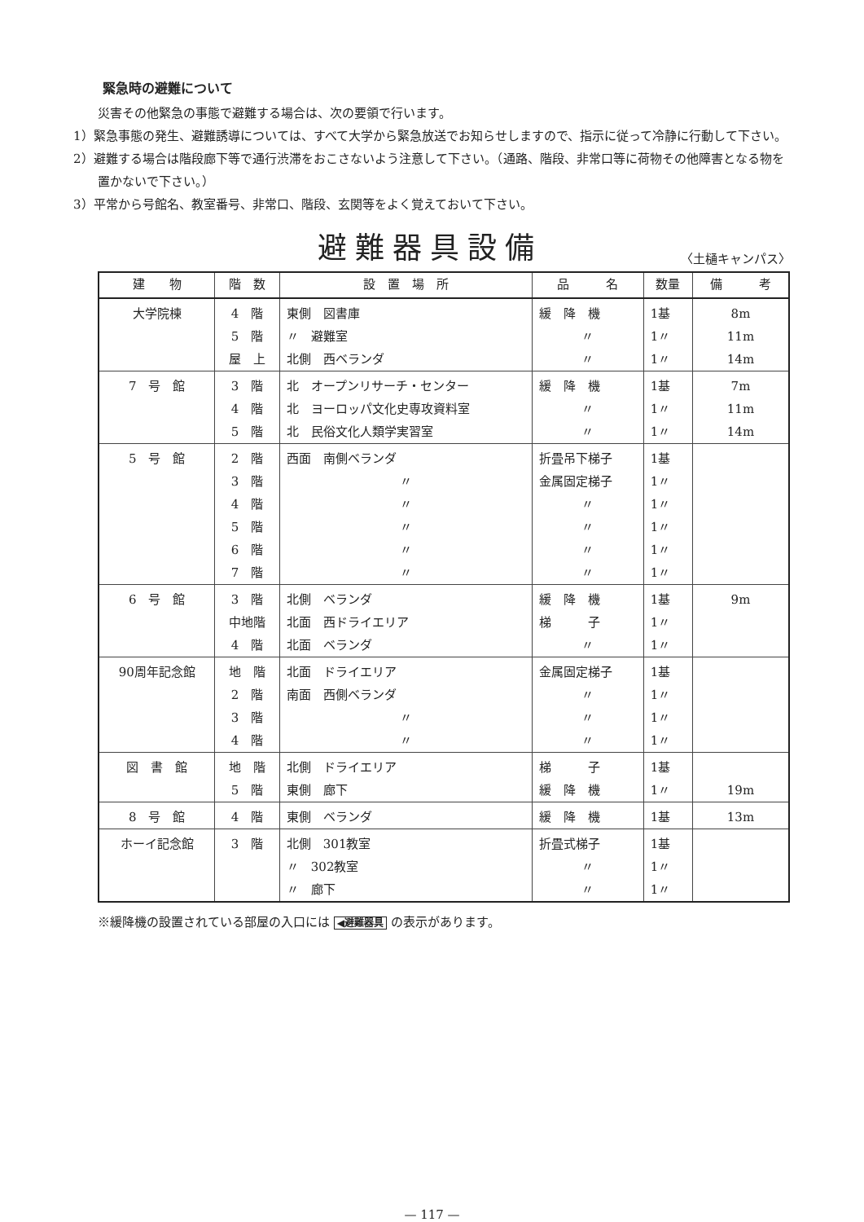緊急時の避難について
災害その他緊急の事態で避難する場合は、次の要領で行います。
1）緊急事態の発生、避難誘導については、すべて大学から緊急放送でお知らせしますので、指示に従って冷静に行動して下さい。
2）避難する場合は階段廊下等で通行渋滞をおこさないよう注意して下さい。（通路、階段、非常口等に荷物その他障害となる物を置かないで下さい。）
3）平常から号館名、教室番号、非常口、階段、玄関等をよく覚えておいて下さい。
避難器具設備
〈土樋キャンパス〉
| 建 物 | 階 数 | 設 置 場 所 | 品 名 | 数量 | 備 考 |
| --- | --- | --- | --- | --- | --- |
| 大学院棟 | 4 階 | 東側 図書庫 | 緩 降 機 | 1基 | 8m |
| | 5 階 | 〃 避難室 | 〃 | 1〃 | 11m |
| | 屋 上 | 北側 西ベランダ | 〃 | 1〃 | 14m |
| 7 号 館 | 3 階 | 北 オープンリサーチ・センター | 緩 降 機 | 1基 | 7m |
| | 4 階 | 北 ヨーロッパ文化史専攻資料室 | 〃 | 1〃 | 11m |
| | 5 階 | 北 民俗文化人類学実習室 | 〃 | 1〃 | 14m |
| 5 号 館 | 2 階 | 西面 南側ベランダ | 折畳吊下梯子 | 1基 | |
| | 3 階 | 〃 | 金属固定梯子 | 1〃 | |
| | 4 階 | 〃 | 〃 | 1〃 | |
| | 5 階 | 〃 | 〃 | 1〃 | |
| | 6 階 | 〃 | 〃 | 1〃 | |
| | 7 階 | 〃 | 〃 | 1〃 | |
| 6 号 館 | 3 階 | 北側 ベランダ | 緩 降 機 | 1基 | 9m |
| | 中地階 | 北面 西ドライエリア | 梯 子 | 1〃 | |
| | 4 階 | 北面 ベランダ | 〃 | 1〃 | |
| 90周年記念館 | 地 階 | 北面 ドライエリア | 金属固定梯子 | 1基 | |
| | 2 階 | 南面 西側ベランダ | 〃 | 1〃 | |
| | 3 階 | 〃 | 〃 | 1〃 | |
| | 4 階 | 〃 | 〃 | 1〃 | |
| 図 書 館 | 地 階 | 北側 ドライエリア | 梯 子 | 1基 | |
| | 5 階 | 東側 廊下 | 緩 降 機 | 1〃 | 19m |
| 8 号 館 | 4 階 | 東側 ベランダ | 緩 降 機 | 1基 | 13m |
| ホーイ記念館 | 3 階 | 北側 301教室 | 折畳式梯子 | 1基 | |
| | | 〃 302教室 | 〃 | 1〃 | |
| | | 〃 廊下 | 〃 | 1〃 | |
※緩降機の設置されている部屋の入口には ◀避難器具 の表示があります。
— 117 —